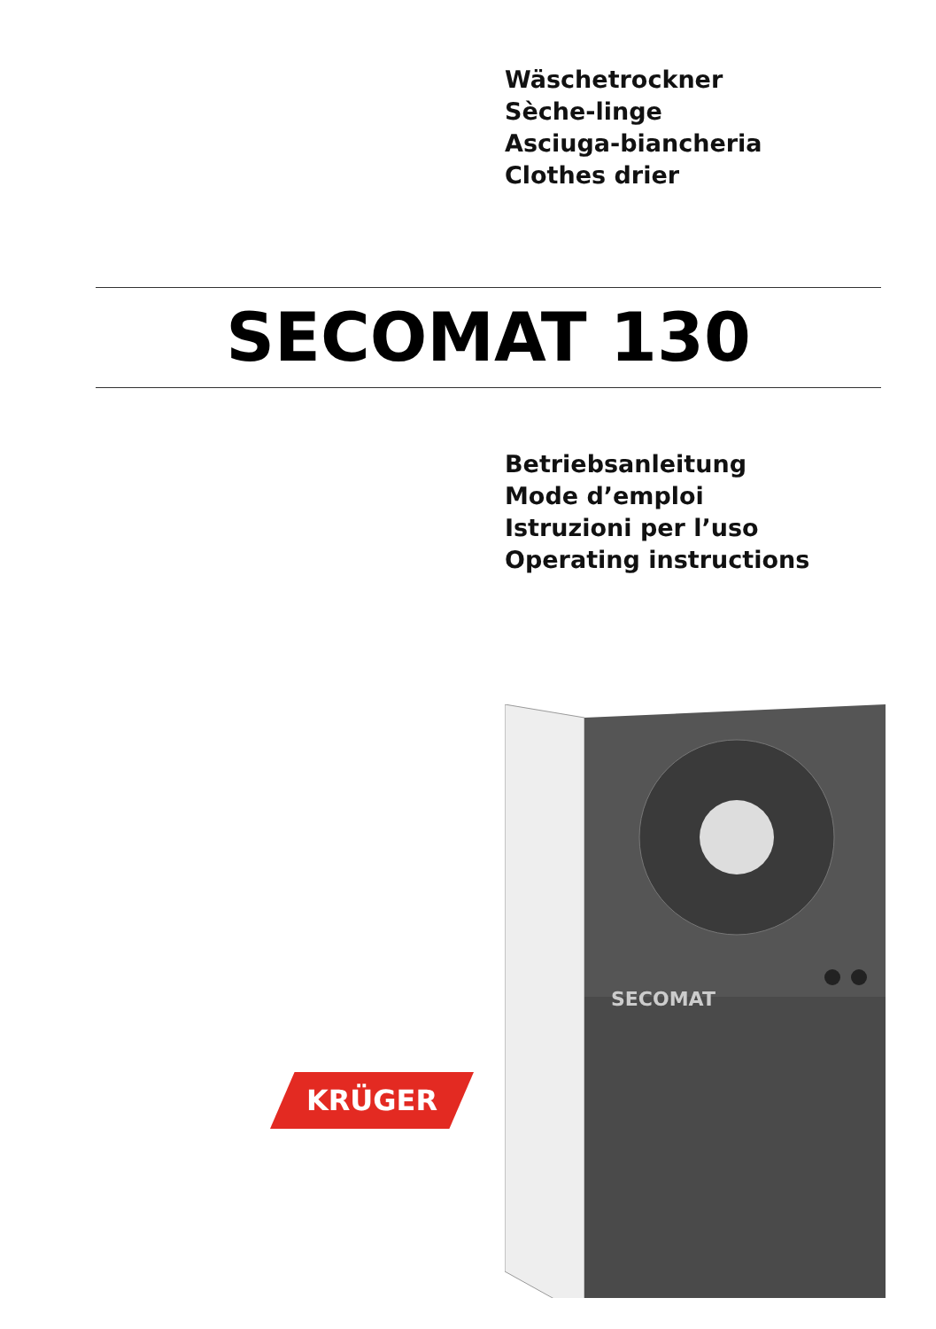Wäschetrockner
Sèche-linge
Asciuga-biancheria
Clothes drier
SECOMAT 130
Betriebsanleitung
Mode d’emploi
Istruzioni per l’uso
Operating instructions
KRÜGER
SECOMAT